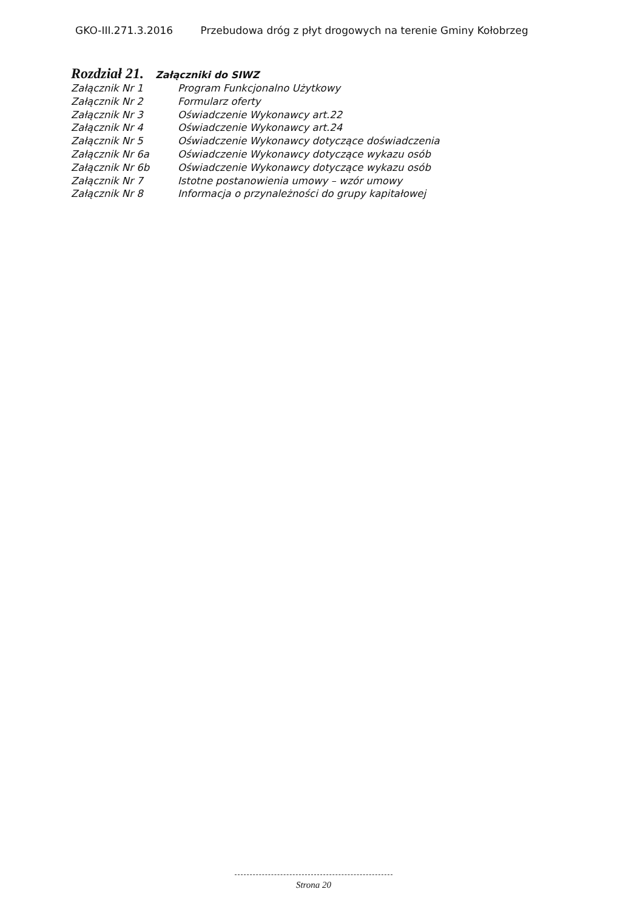GKO-III.271.3.2016 Przebudowa dróg z płyt drogowych na terenie Gminy Kołobrzeg
Rozdział 21. Załączniki do SIWZ
| Załącznik Nr 1 | Program Funkcjonalno Użytkowy |
| Załącznik Nr 2 | Formularz oferty |
| Załącznik Nr 3 | Oświadczenie Wykonawcy art.22 |
| Załącznik Nr 4 | Oświadczenie Wykonawcy art.24 |
| Załącznik Nr 5 | Oświadczenie Wykonawcy dotyczące doświadczenia |
| Załącznik Nr 6a | Oświadczenie Wykonawcy dotyczące wykazu osób |
| Załącznik Nr 6b | Oświadczenie Wykonawcy dotyczące wykazu osób |
| Załącznik Nr 7 | Istotne postanowienia umowy – wzór umowy |
| Załącznik Nr 8 | Informacja o przynależności do grupy kapitałowej |
Strona 20